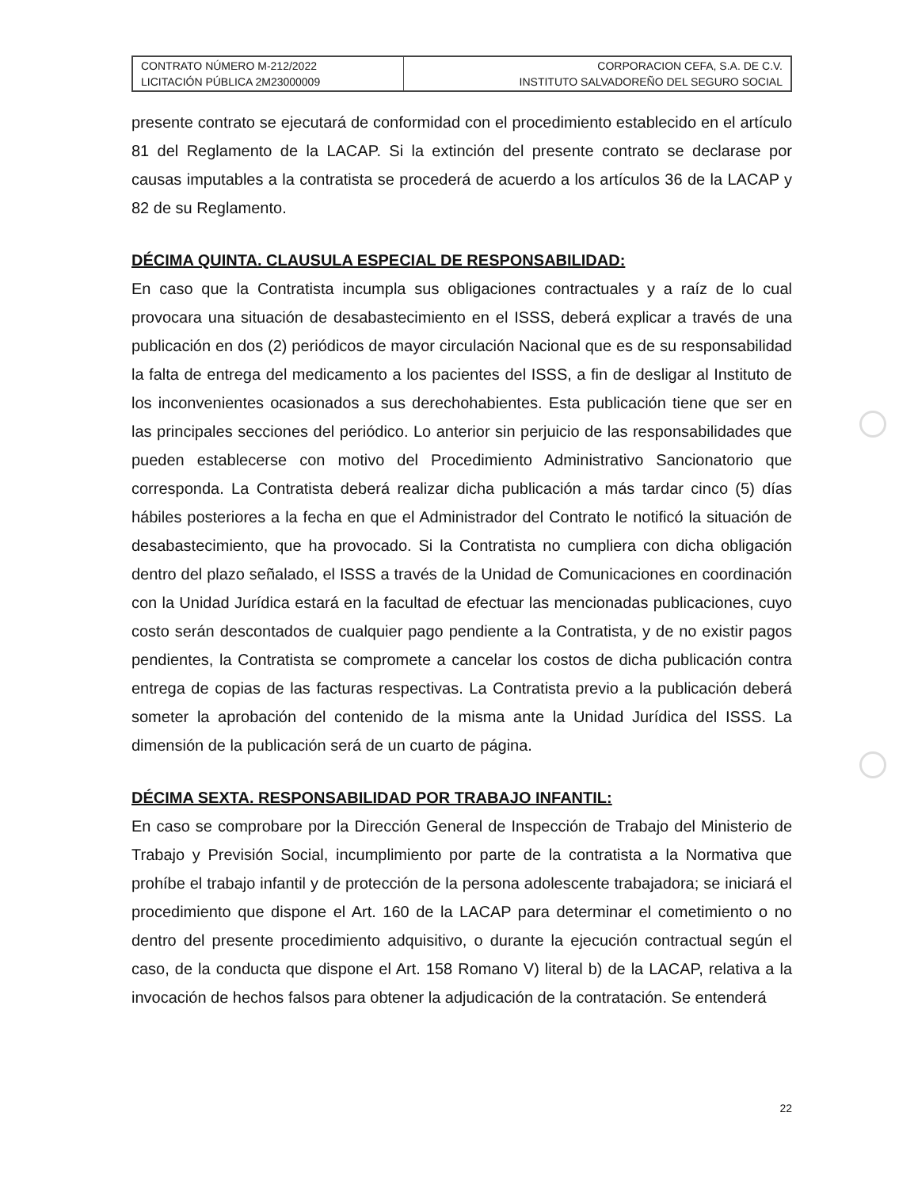| CONTRATO NÚMERO M-212/2022 LICITACIÓN PÚBLICA 2M23000009 | CORPORACION CEFA, S.A. DE C.V. INSTITUTO SALVADOREÑO DEL SEGURO SOCIAL |
presente contrato se ejecutará de conformidad con el procedimiento establecido en el artículo 81 del Reglamento de la LACAP. Si la extinción del presente contrato se declarase por causas imputables a la contratista se procederá de acuerdo a los artículos 36 de la LACAP y 82 de su Reglamento.
DÉCIMA QUINTA. CLAUSULA ESPECIAL DE RESPONSABILIDAD:
En caso que la Contratista incumpla sus obligaciones contractuales y a raíz de lo cual provocara una situación de desabastecimiento en el ISSS, deberá explicar a través de una publicación en dos (2) periódicos de mayor circulación Nacional que es de su responsabilidad la falta de entrega del medicamento a los pacientes del ISSS, a fin de desligar al Instituto de los inconvenientes ocasionados a sus derechohabientes. Esta publicación tiene que ser en las principales secciones del periódico. Lo anterior sin perjuicio de las responsabilidades que pueden establecerse con motivo del Procedimiento Administrativo Sancionatorio que corresponda. La Contratista deberá realizar dicha publicación a más tardar cinco (5) días hábiles posteriores a la fecha en que el Administrador del Contrato le notificó la situación de desabastecimiento, que ha provocado. Si la Contratista no cumpliera con dicha obligación dentro del plazo señalado, el ISSS a través de la Unidad de Comunicaciones en coordinación con la Unidad Jurídica estará en la facultad de efectuar las mencionadas publicaciones, cuyo costo serán descontados de cualquier pago pendiente a la Contratista, y de no existir pagos pendientes, la Contratista se compromete a cancelar los costos de dicha publicación contra entrega de copias de las facturas respectivas. La Contratista previo a la publicación deberá someter la aprobación del contenido de la misma ante la Unidad Jurídica del ISSS. La dimensión de la publicación será de un cuarto de página.
DÉCIMA SEXTA. RESPONSABILIDAD POR TRABAJO INFANTIL:
En caso se comprobare por la Dirección General de Inspección de Trabajo del Ministerio de Trabajo y Previsión Social, incumplimiento por parte de la contratista a la Normativa que prohíbe el trabajo infantil y de protección de la persona adolescente trabajadora; se iniciará el procedimiento que dispone el Art. 160 de la LACAP para determinar el cometimiento o no dentro del presente procedimiento adquisitivo, o durante la ejecución contractual según el caso, de la conducta que dispone el Art. 158 Romano V) literal b) de la LACAP, relativa a la invocación de hechos falsos para obtener la adjudicación de la contratación. Se entenderá
22